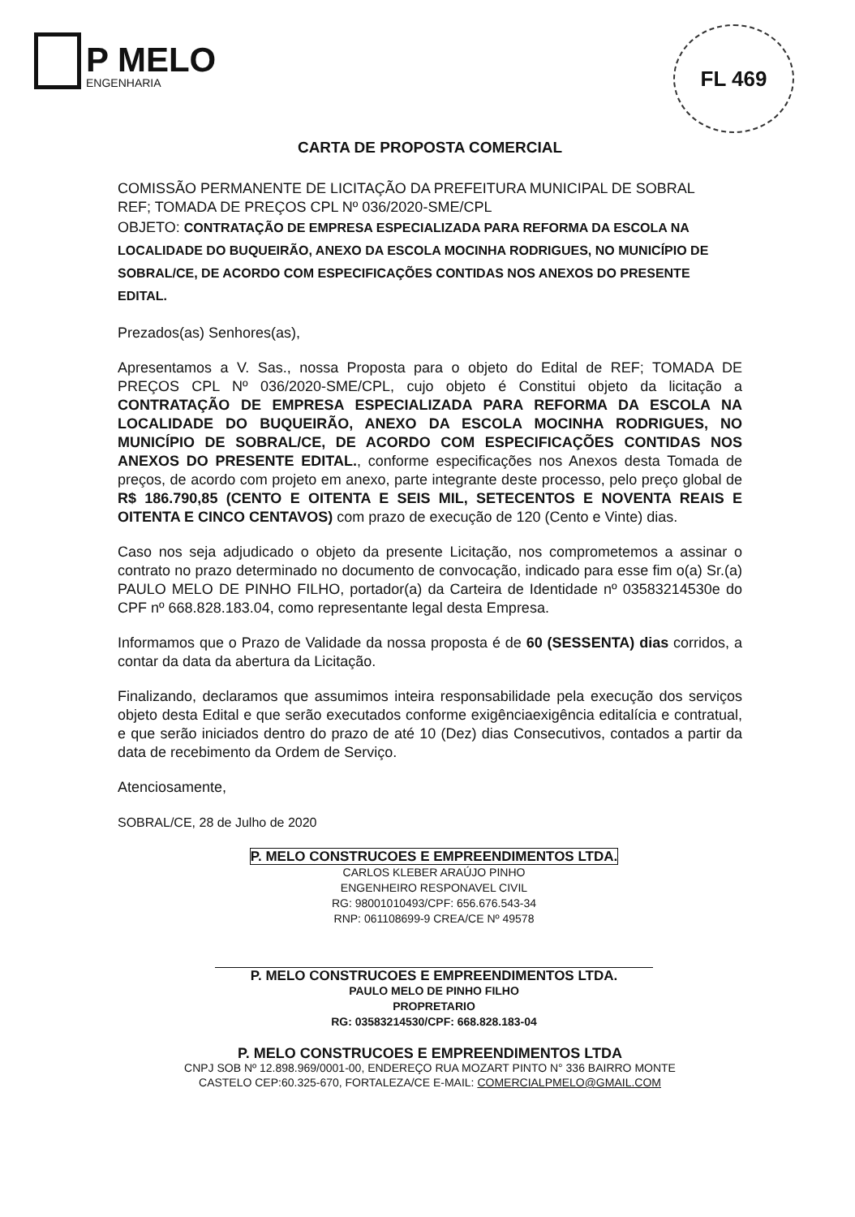P MELO
ENGENHARIA
FL 469
CARTA DE PROPOSTA COMERCIAL
COMISSÃO PERMANENTE DE LICITAÇÃO DA PREFEITURA MUNICIPAL DE SOBRAL
REF; TOMADA DE PREÇOS CPL Nº 036/2020-SME/CPL
OBJETO: CONTRATAÇÃO DE EMPRESA ESPECIALIZADA PARA REFORMA DA ESCOLA NA LOCALIDADE DO BUQUEIRÃO, ANEXO DA ESCOLA MOCINHA RODRIGUES, NO MUNICÍPIO DE SOBRAL/CE, DE ACORDO COM ESPECIFICAÇÕES CONTIDAS NOS ANEXOS DO PRESENTE EDITAL.
Prezados(as) Senhores(as),
Apresentamos a V. Sas., nossa Proposta para o objeto do Edital de REF; TOMADA DE PREÇOS CPL Nº 036/2020-SME/CPL, cujo objeto é Constitui objeto da licitação a CONTRATAÇÃO DE EMPRESA ESPECIALIZADA PARA REFORMA DA ESCOLA NA LOCALIDADE DO BUQUEIRÃO, ANEXO DA ESCOLA MOCINHA RODRIGUES, NO MUNICÍPIO DE SOBRAL/CE, DE ACORDO COM ESPECIFICAÇÕES CONTIDAS NOS ANEXOS DO PRESENTE EDITAL., conforme especificações nos Anexos desta Tomada de preços, de acordo com projeto em anexo, parte integrante deste processo, pelo preço global de R$ 186.790,85 (CENTO E OITENTA E SEIS MIL, SETECENTOS E NOVENTA REAIS E OITENTA E CINCO CENTAVOS) com prazo de execução de 120 (Cento e Vinte) dias.
Caso nos seja adjudicado o objeto da presente Licitação, nos comprometemos a assinar o contrato no prazo determinado no documento de convocação, indicado para esse fim o(a) Sr.(a) PAULO MELO DE PINHO FILHO, portador(a) da Carteira de Identidade nº 03583214530e do CPF nº 668.828.183.04, como representante legal desta Empresa.
Informamos que o Prazo de Validade da nossa proposta é de 60 (SESSENTA) dias corridos, a contar da data da abertura da Licitação.
Finalizando, declaramos que assumimos inteira responsabilidade pela execução dos serviços objeto desta Edital e que serão executados conforme exigênciaexigência editalícia e contratual, e que serão iniciados dentro do prazo de até 10 (Dez) dias Consecutivos, contados a partir da data de recebimento da Ordem de Serviço.
Atenciosamente,
SOBRAL/CE, 28 de Julho de 2020
P. MELO CONSTRUCOES E EMPREENDIMENTOS LTDA.
CARLOS KLEBER ARAÚJO PINHO
ENGENHEIRO RESPONAVEL CIVIL
RG: 98001010493/CPF: 656.676.543-34
RNP: 061108699-9 CREA/CE Nº 49578
P. MELO CONSTRUCOES E EMPREENDIMENTOS LTDA.
PAULO MELO DE PINHO FILHO
PROPRETARIO
RG: 03583214530/CPF: 668.828.183-04
P. MELO CONSTRUCOES E EMPREENDIMENTOS LTDA
CNPJ SOB Nº 12.898.969/0001-00, ENDEREÇO RUA MOZART PINTO N° 336 BAIRRO MONTE
CASTELO CEP:60.325-670, FORTALEZA/CE E-MAIL: COMERCIALPMELO@GMAIL.COM